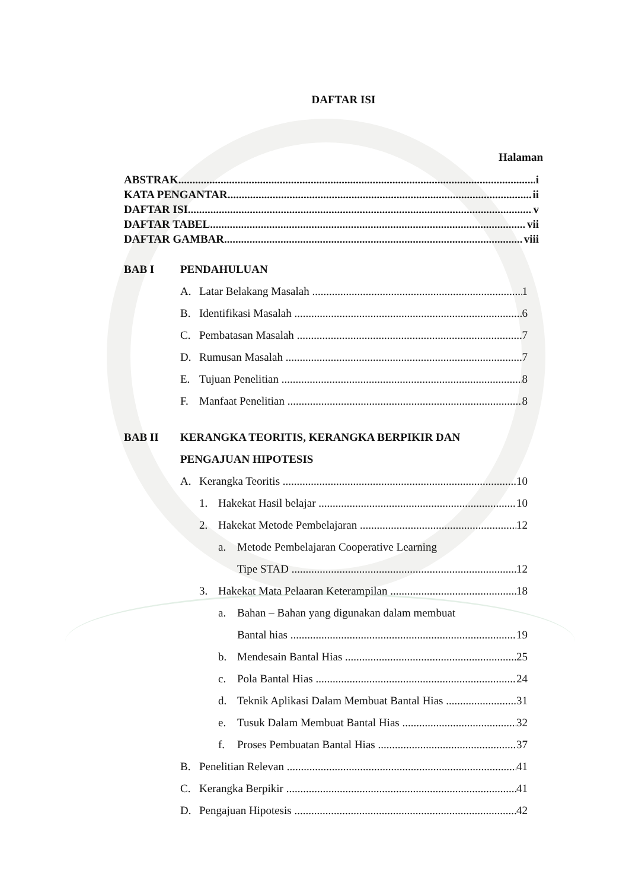DAFTAR ISI
Halaman
ABSTRAK i
KATA PENGANTAR ii
DAFTAR ISI v
DAFTAR TABEL vii
DAFTAR GAMBAR viii
BAB I PENDAHULUAN
A. Latar Belakang Masalah 1
B. Identifikasi Masalah 6
C. Pembatasan Masalah 7
D. Rumusan Masalah 7
E. Tujuan Penelitian 8
F. Manfaat Penelitian 8
BAB II KERANGKA TEORITIS, KERANGKA BERPIKIR DAN
PENGAJUAN HIPOTESIS
A. Kerangka Teoritis 10
1. Hakekat Hasil belajar 10
2. Hakekat Metode Pembelajaran 12
a. Metode Pembelajaran Cooperative Learning
Tipe STAD 12
3. Hakekat Mata Pelaaran Keterampilan 18
a. Bahan – Bahan yang digunakan dalam membuat
Bantal hias 19
b. Mendesain Bantal Hias 25
c. Pola Bantal Hias 24
d. Teknik Aplikasi Dalam Membuat Bantal Hias 31
e. Tusuk Dalam Membuat Bantal Hias 32
f. Proses Pembuatan Bantal Hias 37
B. Penelitian Relevan 41
C. Kerangka Berpikir 41
D. Pengajuan Hipotesis 42